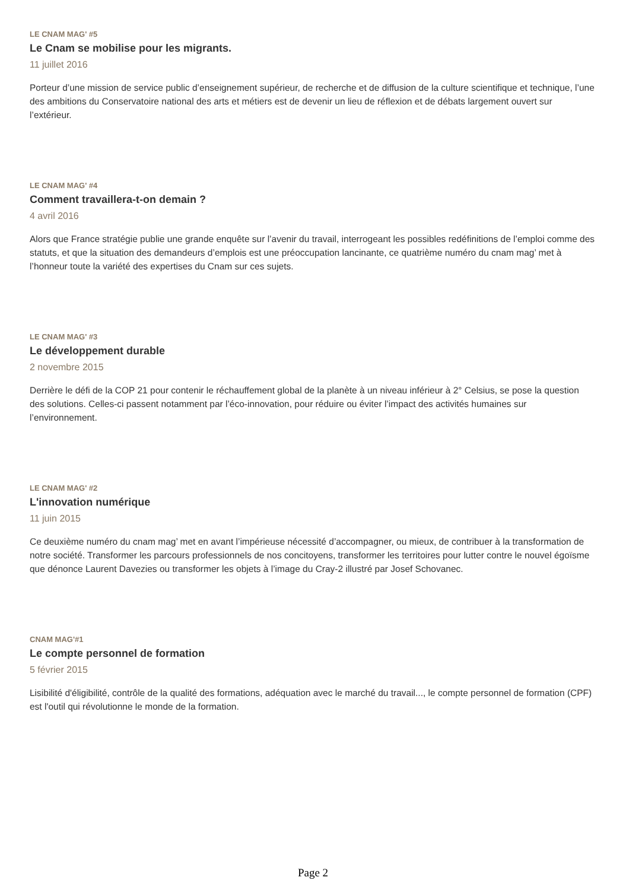LE CNAM MAG' #5
Le Cnam se mobilise pour les migrants.
11 juillet 2016
Porteur d’une mission de service public d’enseignement supérieur, de recherche et de diffusion de la culture scientifique et technique, l’une des ambitions du Conservatoire national des arts et métiers est de devenir un lieu de réflexion et de débats largement ouvert sur l’extérieur.
LE CNAM MAG' #4
Comment travaillera-t-on demain ?
4 avril 2016
Alors que France stratégie publie une grande enquête sur l’avenir du travail, interrogeant les possibles redéfinitions de l’emploi comme des statuts, et que la situation des demandeurs d’emplois est une préoccupation lancinante, ce quatrième numéro du cnam mag’ met à l’honneur toute la variété des expertises du Cnam sur ces sujets.
LE CNAM MAG' #3
Le développement durable
2 novembre 2015
Derrière le défi de la COP 21 pour contenir le réchauffement global de la planète à un niveau inférieur à 2° Celsius, se pose la question des solutions. Celles-ci passent notamment par l’éco-innovation, pour réduire ou éviter l’impact des activités humaines sur l’environnement.
LE CNAM MAG' #2
L'innovation numérique
11 juin 2015
Ce deuxième numéro du cnam mag’ met en avant l’impérieuse nécessité d’accompagner, ou mieux, de contribuer à la transformation de notre société. Transformer les parcours professionnels de nos concitoyens, transformer les territoires pour lutter contre le nouvel égoïsme que dénonce Laurent Davezies ou transformer les objets à l’image du Cray-2 illustré par Josef Schovanec.
CNAM MAG'#1
Le compte personnel de formation
5 février 2015
Lisibilité d'éligibilité, contrôle de la qualité des formations, adéquation avec le marché du travail..., le compte personnel de formation (CPF) est l'outil qui révolutionne le monde de la formation.
Page 2